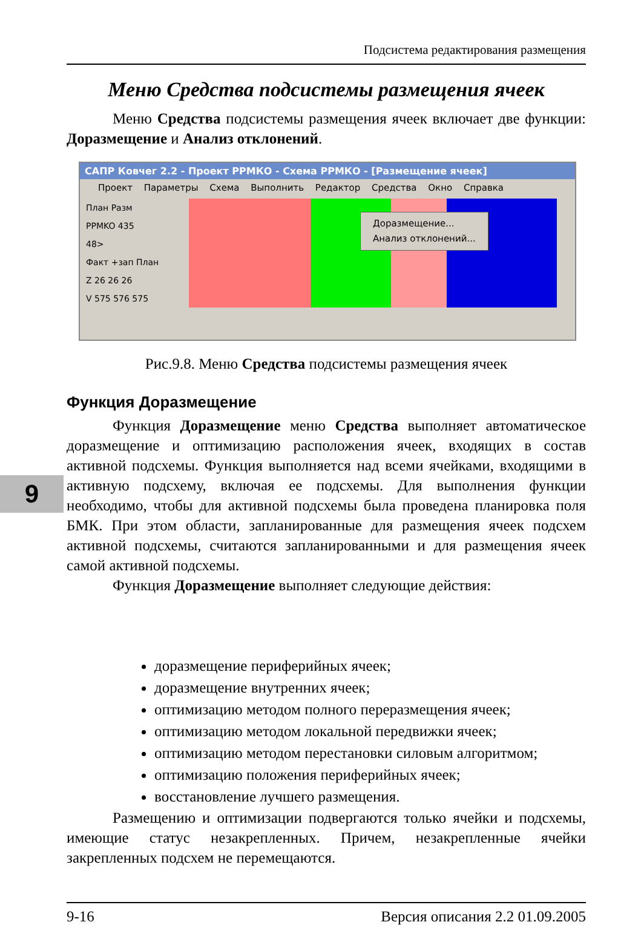9
Подсистема редактирования размещения
Меню Средства подсистемы размещения ячеек
Меню Средства подсистемы размещения ячеек включает две функции: Доразмещение и Анализ отклонений.
САПР Ковчег 2.2 - Проект РРМКО - Схема РРМКО - [Размещение ячеек]
Проект Параметры Схема Выполнить Редактор Средства Окно Справка
План Разм
PPMKO 435
48>
Факт +зап План
Z 26 26 26
V 575 576 575
Доразмещение...
Анализ отклонений...
Рис.9.8. Меню Средства подсистемы размещения ячеек
Функция Доразмещение
Функция Доразмещение меню Средства выполняет автоматическое доразмещение и оптимизацию расположения ячеек, входящих в состав активной подсхемы. Функция выполняется над всеми ячейками, входящими в активную подсхему, включая ее подсхемы. Для выполнения функции необходимо, чтобы для активной подсхемы была проведена планировка поля БМК. При этом области, запланированные для размещения ячеек подсхем активной подсхемы, считаются запланированными и для размещения ячеек самой активной подсхемы.
Функция Доразмещение выполняет следующие действия:
доразмещение периферийных ячеек;
доразмещение внутренних ячеек;
оптимизацию методом полного переразмещения ячеек;
оптимизацию методом локальной передвижки ячеек;
оптимизацию методом перестановки силовым алгоритмом;
оптимизацию положения периферийных ячеек;
восстановление лучшего размещения.
Размещению и оптимизации подвергаются только ячейки и подсхемы, имеющие статус незакрепленных. Причем, незакрепленные ячейки закрепленных подсхем не перемещаются.
9-16 Версия описания 2.2 01.09.2005